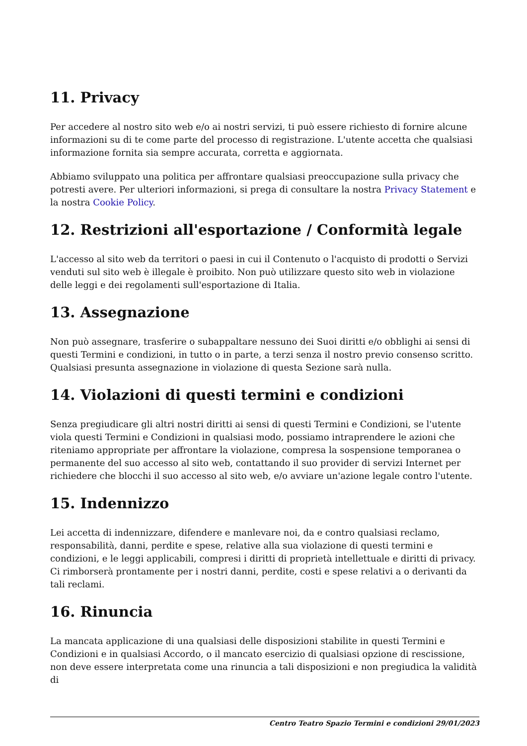11. Privacy
Per accedere al nostro sito web e/o ai nostri servizi, ti può essere richiesto di fornire alcune informazioni su di te come parte del processo di registrazione. L'utente accetta che qualsiasi informazione fornita sia sempre accurata, corretta e aggiornata.
Abbiamo sviluppato una politica per affrontare qualsiasi preoccupazione sulla privacy che potresti avere. Per ulteriori informazioni, si prega di consultare la nostra Privacy Statement e la nostra Cookie Policy.
12. Restrizioni all'esportazione / Conformità legale
L'accesso al sito web da territori o paesi in cui il Contenuto o l'acquisto di prodotti o Servizi venduti sul sito web è illegale è proibito. Non può utilizzare questo sito web in violazione delle leggi e dei regolamenti sull'esportazione di Italia.
13. Assegnazione
Non può assegnare, trasferire o subappaltare nessuno dei Suoi diritti e/o obblighi ai sensi di questi Termini e condizioni, in tutto o in parte, a terzi senza il nostro previo consenso scritto. Qualsiasi presunta assegnazione in violazione di questa Sezione sarà nulla.
14. Violazioni di questi termini e condizioni
Senza pregiudicare gli altri nostri diritti ai sensi di questi Termini e Condizioni, se l'utente viola questi Termini e Condizioni in qualsiasi modo, possiamo intraprendere le azioni che riteniamo appropriate per affrontare la violazione, compresa la sospensione temporanea o permanente del suo accesso al sito web, contattando il suo provider di servizi Internet per richiedere che blocchi il suo accesso al sito web, e/o avviare un'azione legale contro l'utente.
15. Indennizzo
Lei accetta di indennizzare, difendere e manlevare noi, da e contro qualsiasi reclamo, responsabilità, danni, perdite e spese, relative alla sua violazione di questi termini e condizioni, e le leggi applicabili, compresi i diritti di proprietà intellettuale e diritti di privacy. Ci rimborserà prontamente per i nostri danni, perdite, costi e spese relativi a o derivanti da tali reclami.
16. Rinuncia
La mancata applicazione di una qualsiasi delle disposizioni stabilite in questi Termini e Condizioni e in qualsiasi Accordo, o il mancato esercizio di qualsiasi opzione di rescissione, non deve essere interpretata come una rinuncia a tali disposizioni e non pregiudica la validità di
Centro Teatro Spazio Termini e condizioni 29/01/2023